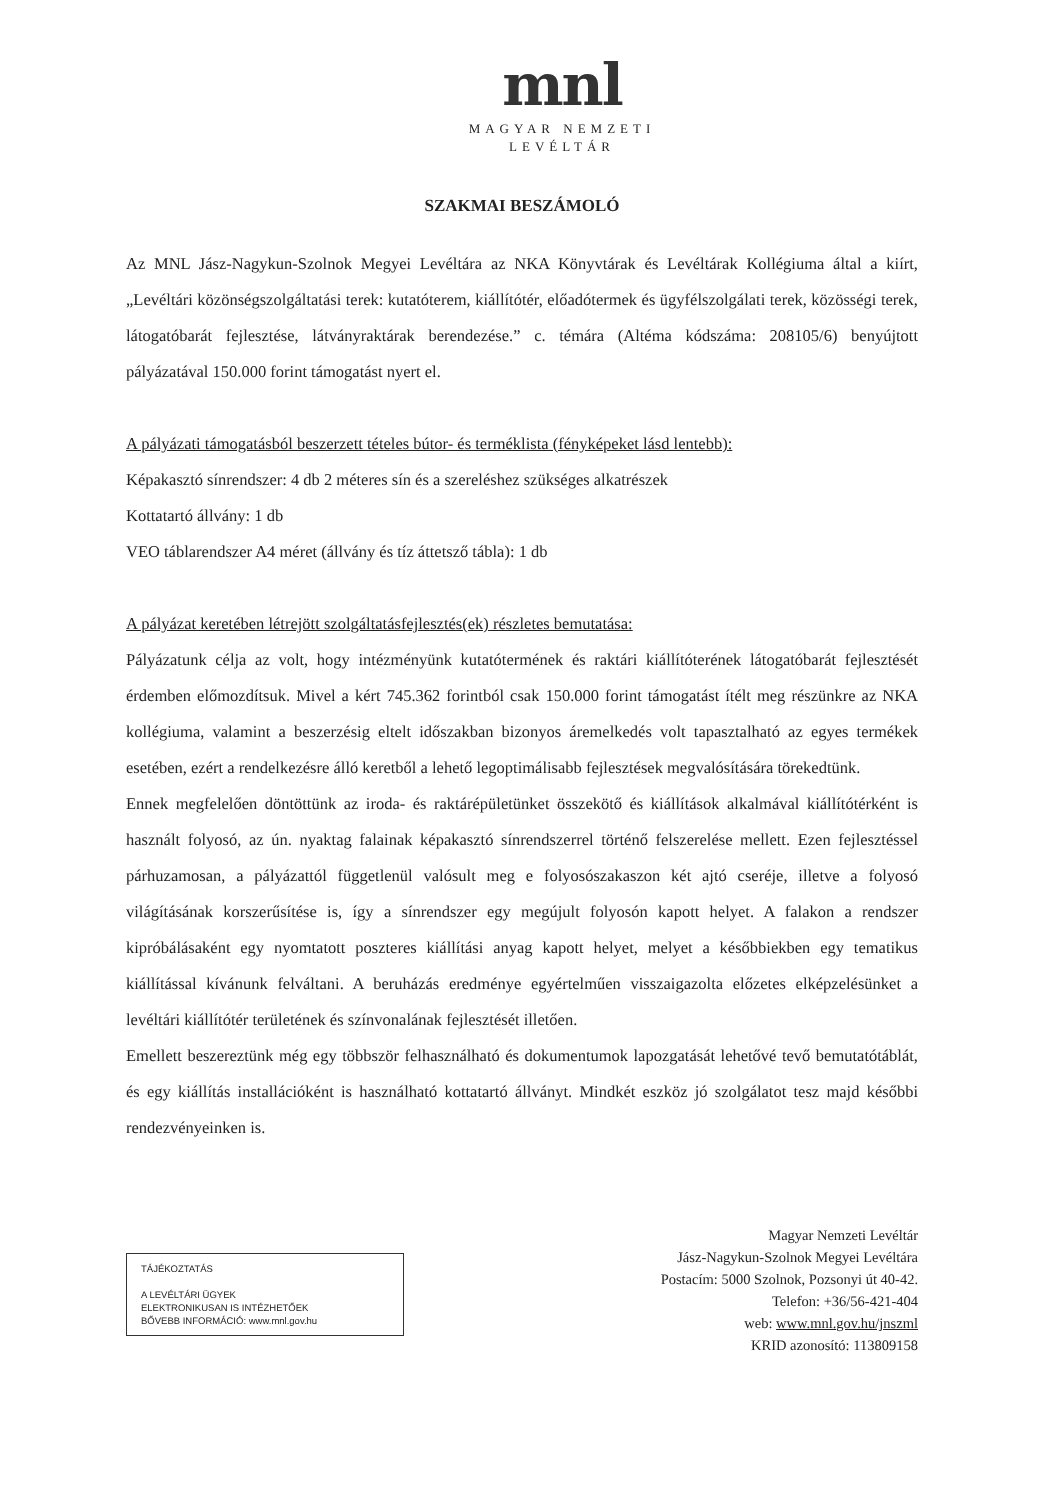mnl
MAGYAR NEMZETI
LEVÉLTÁR
SZAKMAI BESZÁMOLÓ
Az MNL Jász-Nagykun-Szolnok Megyei Levéltára az NKA Könyvtárak és Levéltárak Kollégiuma által a kiírt, „Levéltári közönségszolgáltatási terek: kutatóterem, kiállítótér, előadótermek és ügyfélszolgálati terek, közösségi terek, látogatóbarát fejlesztése, látványraktárak berendezése.” c. témára (Altéma kódszáma: 208105/6) benyújtott pályázatával 150.000 forint támogatást nyert el.
A pályázati támogatásból beszerzett tételes bútor- és terméklista (fényképeket lásd lentebb):
Képakasztó sínrendszer: 4 db 2 méteres sín és a szereléshez szükséges alkatrészek
Kottatartó állvány: 1 db
VEO táblarendszer A4 méret (állvány és tíz áttetsző tábla): 1 db
A pályázat keretében létrejött szolgáltatásfejlesztés(ek) részletes bemutatása:
Pályázatunk célja az volt, hogy intézményünk kutatótermének és raktári kiállítóterének látogatóbarát fejlesztését érdemben előmozdítsuk. Mivel a kért 745.362 forintból csak 150.000 forint támogatást ítélt meg részünkre az NKA kollégiuma, valamint a beszerzésig eltelt időszakban bizonyos áremelkedés volt tapasztalható az egyes termékek esetében, ezért a rendelkezésre álló keretből a lehető legoptimálisabb fejlesztések megvalósítására törekedtünk.
Ennek megfelelően döntöttünk az iroda- és raktárépületünket összekötő és kiállítások alkalmával kiállítótérként is használt folyosó, az ún. nyaktag falainak képakasztó sínrendszerrel történő felszerelése mellett. Ezen fejlesztéssel párhuzamosan, a pályázattól függetlenül valósult meg e folyosószakaszon két ajtó cseréje, illetve a folyosó világításának korszerűsítése is, így a sínrendszer egy megújult folyosón kapott helyet. A falakon a rendszer kipróbálásaként egy nyomtatott poszteres kiállítási anyag kapott helyet, melyet a későbbiekben egy tematikus kiállítással kívánunk felváltani. A beruházás eredménye egyértelműen visszaigazolta előzetes elképzelésünket a levéltári kiállítótér területének és színvonalának fejlesztését illetően.
Emellett beszereztünk még egy többször felhasználható és dokumentumok lapozgatását lehetővé tevő bemutatótáblát, és egy kiállítás installációként is használható kottatartó állványt. Mindkét eszköz jó szolgálatot tesz majd későbbi rendezvényeinken is.
TÁJÉKOZTATÁS
A LEVÉLTÁRI ÜGYEK
ELEKTRONIKUSAN IS INTÉZHETŐEK
BŐVEBB INFORMÁCIÓ: www.mnl.gov.hu
Magyar Nemzeti Levéltár
Jász-Nagykun-Szolnok Megyei Levéltára
Postacím: 5000 Szolnok, Pozsonyi út 40-42.
Telefon: +36/56-421-404
web: www.mnl.gov.hu/jnszml
KRID azonosító: 113809158